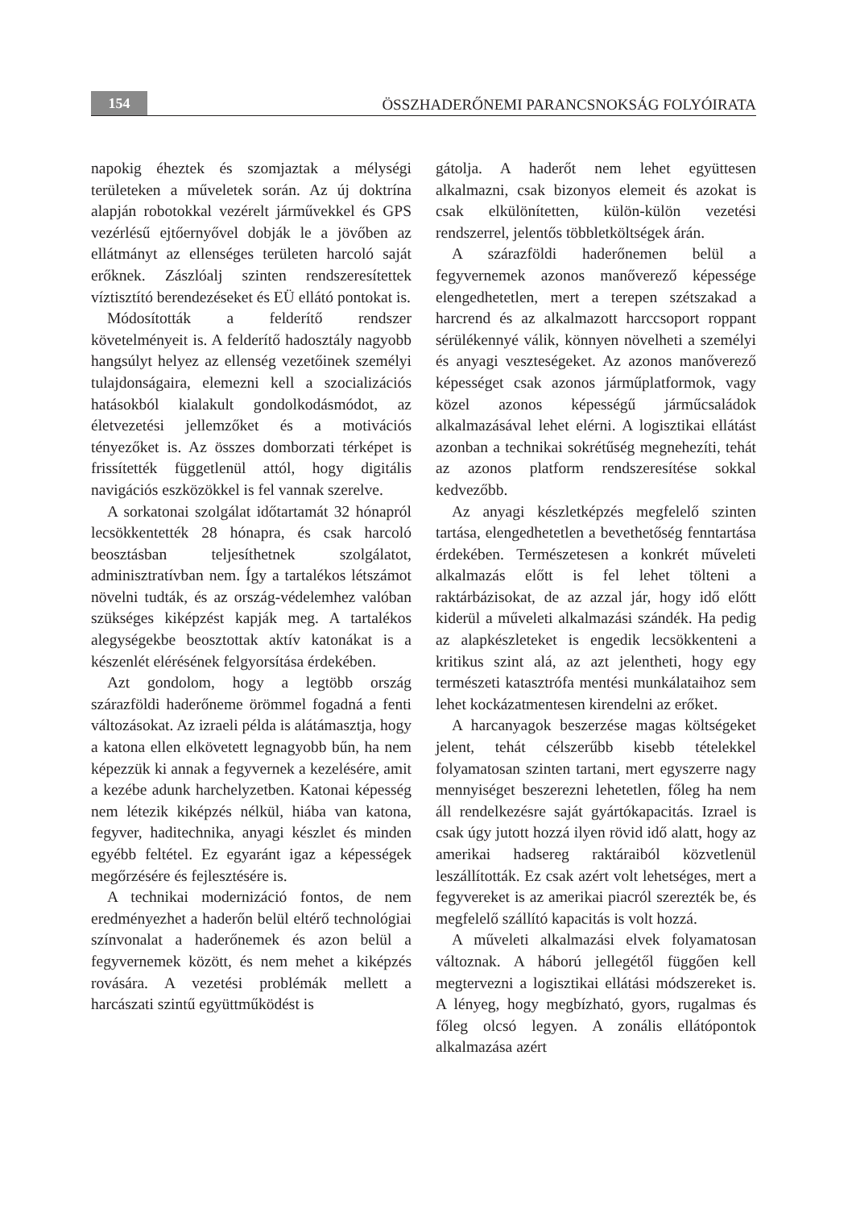154
ÖSSZHADERŐNEMI PARANCSNOKSÁG FOLYÓIRATA
napokig éheztek és szomjaztak a mélységi területeken a műveletek során. Az új doktrína alapján robotokkal vezérelt járművekkel és GPS vezérlésű ejtőernyővel dobják le a jövőben az ellátmányt az ellenséges területen harcoló saját erőknek. Zászlóalj szinten rendszeresítettek víztisztító berendezéseket és EÜ ellátó pontokat is.
Módosították a felderítő rendszer követelményeit is. A felderítő hadosztály nagyobb hangsúlyt helyez az ellenség vezetőinek személyi tulajdonságaira, elemezni kell a szocializációs hatásokból kialakult gondolkodásmódot, az életvezetési jellemzőket és a motivációs tényezőket is. Az összes domborzati térképet is frissítették függetlenül attól, hogy digitális navigációs eszközökkel is fel vannak szerelve.
A sorkatonai szolgálat időtartamát 32 hónapról lecsökkentették 28 hónapra, és csak harcoló beosztásban teljesíthetnek szolgálatot, adminisztratívban nem. Így a tartalékos létszámot növelni tudták, és az ország-védelemhez valóban szükséges kiképzést kapják meg. A tartalékos alegységekbe beosztottak aktív katonákat is a készenlét elérésének felgyorsítása érdekében.
Azt gondolom, hogy a legtöbb ország szárazföldi haderőneme örömmel fogadná a fenti változásokat. Az izraeli példa is alátámasztja, hogy a katona ellen elkövetett legnagyobb bűn, ha nem képezzük ki annak a fegyvernek a kezelésére, amit a kezébe adunk harchelyzetben. Katonai képesség nem létezik kiképzés nélkül, hiába van katona, fegyver, haditechnika, anyagi készlet és minden egyébb feltétel. Ez egyaránt igaz a képességek megőrzésére és fejlesztésére is.
A technikai modernizáció fontos, de nem eredményezhet a haderőn belül eltérő technológiai színvonalat a haderőnemek és azon belül a fegyvernemek között, és nem mehet a kiképzés rovására. A vezetési problémák mellett a harcászati szintű együttműködést is
gátolja. A haderőt nem lehet együttesen alkalmazni, csak bizonyos elemeit és azokat is csak elkülönítetten, külön-külön vezetési rendszerrel, jelentős többletköltségek árán.
A szárazföldi haderőnemen belül a fegyvernemek azonos manőverező képessége elengedhetetlen, mert a terepen szétszakad a harcrend és az alkalmazott harccsoport roppant sérülékennyé válik, könnyen növelheti a személyi és anyagi veszteségeket. Az azonos manőverező képességet csak azonos járműplatformok, vagy közel azonos képességű járműcsaládok alkalmazásával lehet elérni. A logisztikai ellátást azonban a technikai sokrétűség megnehezíti, tehát az azonos platform rendszeresítése sokkal kedvezőbb.
Az anyagi készletképzés megfelelő szinten tartása, elengedhetetlen a bevethetőség fenntartása érdekében. Természetesen a konkrét műveleti alkalmazás előtt is fel lehet tölteni a raktárbázisokat, de az azzal jár, hogy idő előtt kiderül a műveleti alkalmazási szándék. Ha pedig az alapkészleteket is engedik lecsökkenteni a kritikus szint alá, az azt jelentheti, hogy egy természeti katasztrófa mentési munkálataihoz sem lehet kockázatmentesen kirendelni az erőket.
A harcanyagok beszerzése magas költségeket jelent, tehát célszerűbb kisebb tételekkel folyamatosan szinten tartani, mert egyszerre nagy mennyiséget beszerezni lehetetlen, főleg ha nem áll rendelkezésre saját gyártókapacitás. Izrael is csak úgy jutott hozzá ilyen rövid idő alatt, hogy az amerikai hadsereg raktáraiból közvetlenül leszállították. Ez csak azért volt lehetséges, mert a fegyvereket is az amerikai piacról szerezték be, és megfelelő szállító kapacitás is volt hozzá.
A műveleti alkalmazási elvek folyamatosan változnak. A háború jellegétől függően kell megtervezni a logisztikai ellátási módszereket is. A lényeg, hogy megbízható, gyors, rugalmas és főleg olcsó legyen. A zonális ellátópontok alkalmazása azért